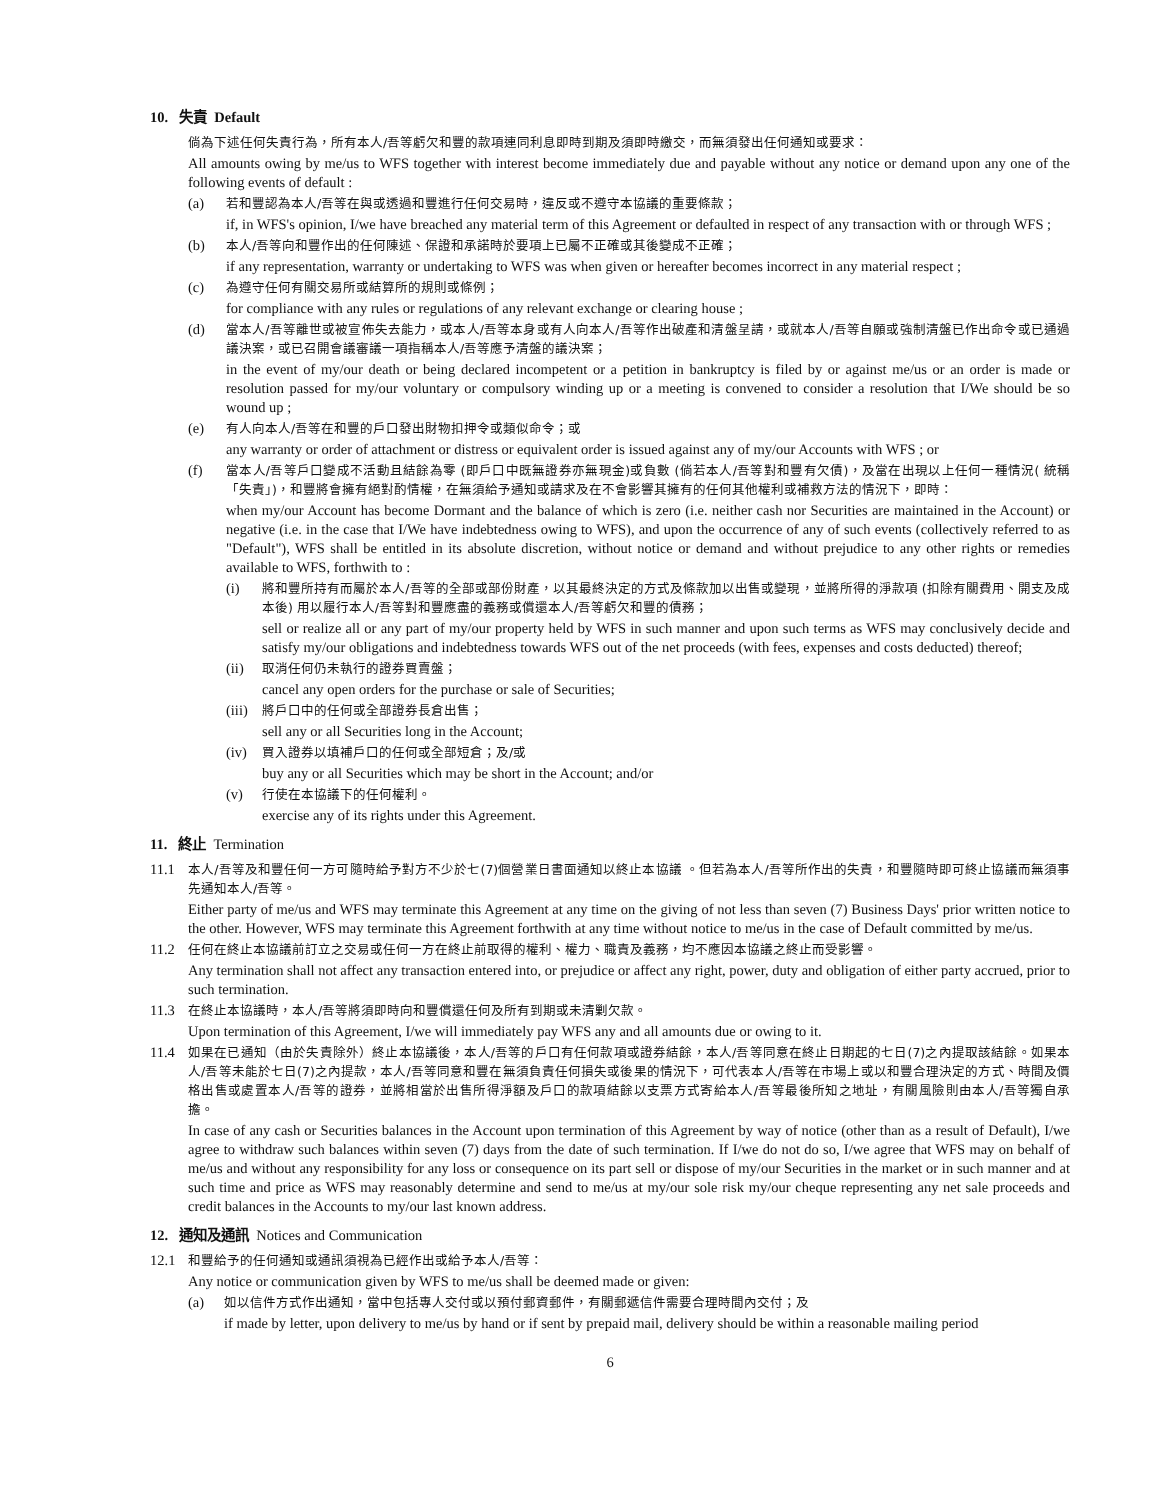10. 失責 Default
倘為下述任何失責行為，所有本人/吾等虧欠和豐的款項連同利息即時到期及須即時繳交，而無須發出任何通知或要求：
All amounts owing by me/us to WFS together with interest become immediately due and payable without any notice or demand upon any one of the following events of default :
(a)
若和豐認為本人/吾等在與或透過和豐進行任何交易時，違反或不遵守本協議的重要條款；
if, in WFS's opinion, I/we have breached any material term of this Agreement or defaulted in respect of any transaction with or through WFS ;
(b)
本人/吾等向和豐作出的任何陳述、保證和承諾時於要項上已屬不正確或其後變成不正確；
if any representation, warranty or undertaking to WFS was when given or hereafter becomes incorrect in any material respect ;
(c)
為遵守任何有關交易所或結算所的規則或條例；
for compliance with any rules or regulations of any relevant exchange or clearing house ;
(d)
當本人/吾等離世或被宣佈失去能力，或本人/吾等本身或有人向本人/吾等作出破產和清盤呈請，或就本人/吾等自願或強制清盤已作出命令或已通過議決案，或已召開會議審議一項指稱本人/吾等應予清盤的議決案；
in the event of my/our death or being declared incompetent or a petition in bankruptcy is filed by or against me/us or an order is made or resolution passed for my/our voluntary or compulsory winding up or a meeting is convened to consider a resolution that I/We should be so wound up ;
(e)
有人向本人/吾等在和豐的戶口發出財物扣押令或類似命令；或
any warranty or order of attachment or distress or equivalent order is issued against any of my/our Accounts with WFS ; or
(f)
當本人/吾等戶口變成不活動且結餘為零 (即戶口中既無證券亦無現金)或負數 (倘若本人/吾等對和豐有欠債)，及當在出現以上任何一種情況( 統稱「失責」)，和豐將會擁有絕對酌情權，在無須給予通知或請求及在不會影響其擁有的任何其他權利或補救方法的情況下，即時：
when my/our Account has become Dormant and the balance of which is zero (i.e. neither cash nor Securities are maintained in the Account) or negative (i.e. in the case that I/We have indebtedness owing to WFS), and upon the occurrence of any of such events (collectively referred to as "Default"), WFS shall be entitled in its absolute discretion, without notice or demand and without prejudice to any other rights or remedies available to WFS, forthwith to :
(i)
將和豐所持有而屬於本人/吾等的全部或部份財產，以其最終決定的方式及條款加以出售或變現，並將所得的淨款項 (扣除有關費用、開支及成本後) 用以履行本人/吾等對和豐應盡的義務或償還本人/吾等虧欠和豐的債務；
sell or realize all or any part of my/our property held by WFS in such manner and upon such terms as WFS may conclusively decide and satisfy my/our obligations and indebtedness towards WFS out of the net proceeds (with fees, expenses and costs deducted) thereof;
(ii)
取消任何仍未執行的證券買賣盤；
cancel any open orders for the purchase or sale of Securities;
(iii)
將戶口中的任何或全部證券長倉出售；
sell any or all Securities long in the Account;
(iv)
買入證券以填補戶口的任何或全部短倉；及/或
buy any or all Securities which may be short in the Account; and/or
(v)
行使在本協議下的任何權利。
exercise any of its rights under this Agreement.
11. 終止 Termination
11.1
本人/吾等及和豐任何一方可隨時給予對方不少於七(7)個營業日書面通知以終止本協議 。但若為本人/吾等所作出的失責，和豐隨時即可終止協議而無須事先通知本人/吾等。
Either party of me/us and WFS may terminate this Agreement at any time on the giving of not less than seven (7) Business Days' prior written notice to the other. However, WFS may terminate this Agreement forthwith at any time without notice to me/us in the case of Default committed by me/us.
11.2
任何在終止本協議前訂立之交易或任何一方在終止前取得的權利、權力、職責及義務，均不應因本協議之終止而受影響。
Any termination shall not affect any transaction entered into, or prejudice or affect any right, power, duty and obligation of either party accrued, prior to such termination.
11.3
在終止本協議時，本人/吾等將須即時向和豐償還任何及所有到期或未清剿欠款。
Upon termination of this Agreement, I/we will immediately pay WFS any and all amounts due or owing to it.
11.4
如果在已通知（由於失責除外）終止本協議後，本人/吾等的戶口有任何款項或證券結餘，本人/吾等同意在終止日期起的七日(7)之內提取該結餘。如果本人/吾等未能於七日(7)之內提款，本人/吾等同意和豐在無須負責任何損失或後果的情況下，可代表本人/吾等在市場上或以和豐合理決定的方式、時間及價格出售或處置本人/吾等的證券，並將相當於出售所得淨額及戶口的款項結餘以支票方式寄給本人/吾等最後所知之地址，有關風險則由本人/吾等獨自承擔。
In case of any cash or Securities balances in the Account upon termination of this Agreement by way of notice (other than as a result of Default), I/we agree to withdraw such balances within seven (7) days from the date of such termination. If I/we do not do so, I/we agree that WFS may on behalf of me/us and without any responsibility for any loss or consequence on its part sell or dispose of my/our Securities in the market or in such manner and at such time and price as WFS may reasonably determine and send to me/us at my/our sole risk my/our cheque representing any net sale proceeds and credit balances in the Accounts to my/our last known address.
12. 通知及通訊 Notices and Communication
12.1
和豐給予的任何通知或通訊須視為已經作出或給予本人/吾等：
Any notice or communication given by WFS to me/us shall be deemed made or given:
(a)
如以信件方式作出通知，當中包括專人交付或以預付郵資郵件，有關郵遞信件需要合理時間內交付；及
if made by letter, upon delivery to me/us by hand or if sent by prepaid mail, delivery should be within a reasonable mailing period
6